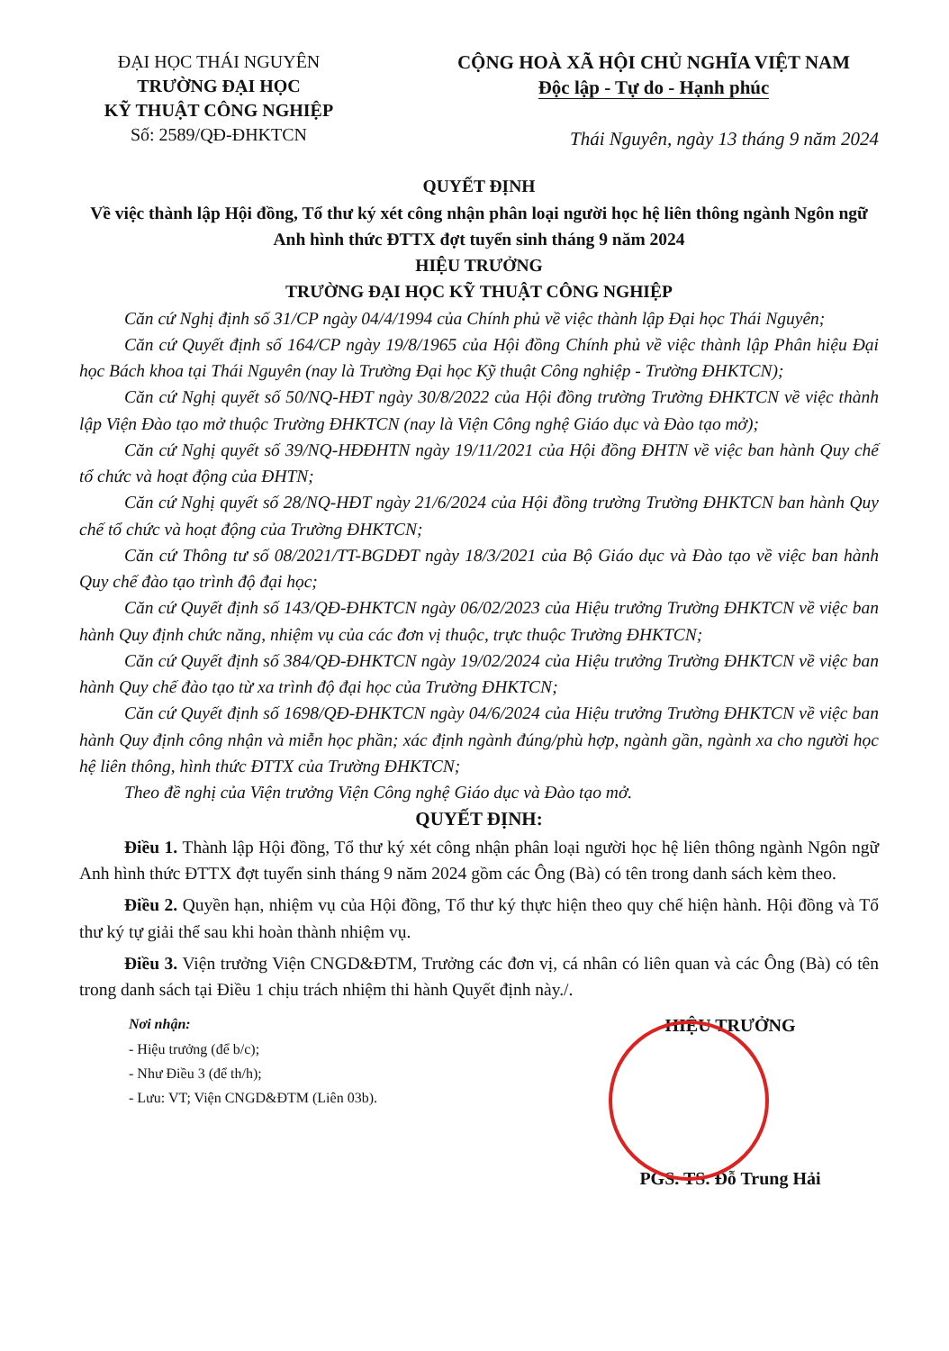ĐẠI HỌC THÁI NGUYÊN
TRƯỜNG ĐẠI HỌC
KỸ THUẬT CÔNG NGHIỆP
Số: 2589/QĐ-ĐHKTCN
CỘNG HOÀ XÃ HỘI CHỦ NGHĨA VIỆT NAM
Độc lập - Tự do - Hạnh phúc
Thái Nguyên, ngày 13 tháng 9 năm 2024
QUYẾT ĐỊNH
Về việc thành lập Hội đồng, Tổ thư ký xét công nhận phân loại người học hệ liên thông ngành Ngôn ngữ Anh hình thức ĐTTX đợt tuyển sinh tháng 9 năm 2024
HIỆU TRƯỞNG
TRƯỜNG ĐẠI HỌC KỸ THUẬT CÔNG NGHIỆP
Căn cứ Nghị định số 31/CP ngày 04/4/1994 của Chính phủ về việc thành lập Đại học Thái Nguyên;
Căn cứ Quyết định số 164/CP ngày 19/8/1965 của Hội đồng Chính phủ về việc thành lập Phân hiệu Đại học Bách khoa tại Thái Nguyên (nay là Trường Đại học Kỹ thuật Công nghiệp - Trường ĐHKTCN);
Căn cứ Nghị quyết số 50/NQ-HĐT ngày 30/8/2022 của Hội đồng trường Trường ĐHKTCN về việc thành lập Viện Đào tạo mở thuộc Trường ĐHKTCN (nay là Viện Công nghệ Giáo dục và Đào tạo mở);
Căn cứ Nghị quyết số 39/NQ-HĐĐHTN ngày 19/11/2021 của Hội đồng ĐHTN về việc ban hành Quy chế tổ chức và hoạt động của ĐHTN;
Căn cứ Nghị quyết số 28/NQ-HĐT ngày 21/6/2024 của Hội đồng trường Trường ĐHKTCN ban hành Quy chế tổ chức và hoạt động của Trường ĐHKTCN;
Căn cứ Thông tư số 08/2021/TT-BGDĐT ngày 18/3/2021 của Bộ Giáo dục và Đào tạo về việc ban hành Quy chế đào tạo trình độ đại học;
Căn cứ Quyết định số 143/QĐ-ĐHKTCN ngày 06/02/2023 của Hiệu trưởng Trường ĐHKTCN về việc ban hành Quy định chức năng, nhiệm vụ của các đơn vị thuộc, trực thuộc Trường ĐHKTCN;
Căn cứ Quyết định số 384/QĐ-ĐHKTCN ngày 19/02/2024 của Hiệu trưởng Trường ĐHKTCN về việc ban hành Quy chế đào tạo từ xa trình độ đại học của Trường ĐHKTCN;
Căn cứ Quyết định số 1698/QĐ-ĐHKTCN ngày 04/6/2024 của Hiệu trưởng Trường ĐHKTCN về việc ban hành Quy định công nhận và miễn học phần; xác định ngành đúng/phù hợp, ngành gần, ngành xa cho người học hệ liên thông, hình thức ĐTTX của Trường ĐHKTCN;
Theo đề nghị của Viện trưởng Viện Công nghệ Giáo dục và Đào tạo mở.
QUYẾT ĐỊNH:
Điều 1. Thành lập Hội đồng, Tổ thư ký xét công nhận phân loại người học hệ liên thông ngành Ngôn ngữ Anh hình thức ĐTTX đợt tuyển sinh tháng 9 năm 2024 gồm các Ông (Bà) có tên trong danh sách kèm theo.
Điều 2. Quyền hạn, nhiệm vụ của Hội đồng, Tổ thư ký thực hiện theo quy chế hiện hành. Hội đồng và Tổ thư ký tự giải thể sau khi hoàn thành nhiệm vụ.
Điều 3. Viện trưởng Viện CNGD&ĐTM, Trưởng các đơn vị, cá nhân có liên quan và các Ông (Bà) có tên trong danh sách tại Điều 1 chịu trách nhiệm thi hành Quyết định này./.
Nơi nhận:
- Hiệu trưởng (để b/c);
- Như Điều 3 (để th/h);
- Lưu: VT; Viện CNGD&ĐTM (Liên 03b).
HIỆU TRƯỞNG
PGS. TS. Đỗ Trung Hải